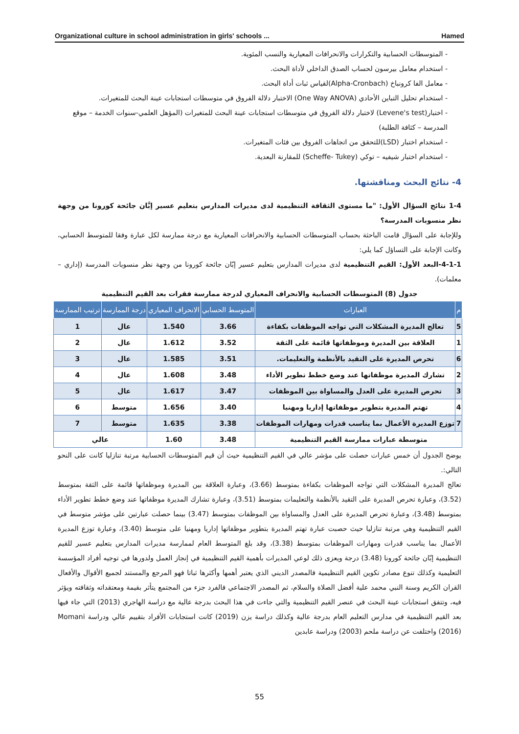Organizational culture in school administration in girls' schools ... Hamed
- المتوسطات الحسابية والتكرارات والانحرافات المعيارية والنسب المئوية.
- استخدام معامل بيرسون لحساب الصدق الداخلي لأداة البحث.
- معامل الفا كرونباخ (Alpha-Cronbach)لقياس ثبات أداة البحث.
- استخدام تحليل التباين الأحادي (One Way ANOVA) الاختبار دلالة الفروق في متوسطات استجابات عينة البحث للمتغيرات.
- اختبار(Levene's test) لاختبار دلالة الفروق في متوسطات استجابات عينة البحث للمتغيرات (المؤهل العلمي-سنوات الخدمة – موقع المدرسة – كثافة الطلبة)
- استخدام اختبار (LSD)للتحقق من اتجاهات الفروق بين فئات المتغيرات.
- استخدام اختبار شيفيه – توكي (Scheffe- Tukey) للمقارنة البعدية.
4- نتائج البحث ومناقشتها.
1-4 نتائج السؤال الأول: "ما مستوى الثقافة التنظيمية لدى مديرات المدارس بتعليم عسير إبَّان جائحة كورونا من وجهة نظر منسوبات المدرسة؟
وللإجابة على السؤال قامت الباحثة بحساب المتوسطات الحسابية والانحرافات المعيارية مع درجة ممارسة لكل عبارة وفقا للمتوسط الحسابي، وكانت الإجابة على التساؤل كما يلي:
4-1-1-البعد الأول: القيم التنظيمية لدى مديرات المدارس بتعليم عسير إبّان جائحة كورونا من وجهة نظر منسوبات المدرسة (إداري – معلمات).
جدول (8) المتوسطات الحسابية والانحراف المعياري لدرجة ممارسة فقرات بعد القيم التنظيمية
| م | العبارات | المتوسط الحسابي | الانحراف المعياري | درجة الممارسة | ترتيب الممارسة |
| --- | --- | --- | --- | --- | --- |
| 5 | تعالج المديرة المشكلات التي تواجه الموظفات بكفاءة | 3.66 | 1.540 | عال | 1 |
| 1 | العلاقة بين المديرة وموظفاتها قائمة على الثقة | 3.52 | 1.612 | عال | 2 |
| 6 | تحرص المديرة على التقيد بالأنظمة والتعليمات. | 3.51 | 1.585 | عال | 3 |
| 2 | تشارك المديرة موظفاتها عند وضع خطط تطوير الأداء | 3.48 | 1.608 | عال | 4 |
| 3 | تحرص المديرة على العدل والمساواة بين الموظفات | 3.47 | 1.617 | عال | 5 |
| 4 | تهتم المديرة بتطوير موظفاتها إداريا ومهنيا | 3.40 | 1.656 | متوسط | 6 |
| 7 | توزع المديرة الأعمال بما يناسب قدرات ومهارات الموظفات | 3.38 | 1.635 | متوسط | 7 |
| متوسطة عبارات ممارسة القيم التنظيمية | | 3.48 | 1.60 | عالي | |
يوضح الجدول أن خمس عبارات حصلت على مؤشر عالي في القيم التنظيمية حيث أن قيم المتوسطات الحسابية مرتبة تنازليا كانت على النحو التالي:.
تعالج المديرة المشكلات التي تواجه الموظفات بكفاءة بمتوسط (3.66)، وعبارة العلاقة بين المديرة وموظفاتها قائمة على الثقة بمتوسط (3.52)، وعبارة تحرص المديرة على التقيد بالأنظمة والتعليمات بمتوسط (3.51)، وعبارة تشارك المديرة موظفاتها عند وضع خطط تطوير الأداء بمتوسط (3.48)، وعبارة تحرص المديرة على العدل والمساواة بين الموظفات بمتوسط (3.47) بينما حصلت عبارتين على مؤشر متوسط في القيم التنظيمية وهي مرتبة تنازليا حيث حصبت عبارة تهتم المديرة بتطوير موظفاتها إداريا ومهنيا على متوسط (3.40)، وعبارة توزع المديرة الأعمال بما يناسب قدرات ومهارات الموظفات بمتوسط (3.38)، وقد بلغ المتوسط العام لممارسة مديرات المدارس بتعليم عسير للقيم التنظيمية إبّان جائحة كورونا (3.48) درجة ويعزى ذلك لوعي المديرات بأهمية القيم التنظيمية في إنجاز العمل ولدورها في توجيه أفراد المؤسسة التعليمية وكذلك تنوع مصادر تكوين القيم التنظيمية فالمصدر الديني الذي يعتبر أهمها وأكثرها ثباتا فهو المرجع والمستند لجميع الأقوال والأفعال القران الكريم وسنة النبي محمد علية أفضل الصلاة والسلام، ثم المصدر الاجتماعي فالفرد جزء من المجتمع يتأثر بقيمة ومعتقداته وثقافته ويؤثر فيه، وتتفق استجابات عينة البحث في عنصر القيم التنظيمية والتي جاءت في هذا البحث بدرجة عالية مع دراسة الهاجري (2013) التي جاء فيها بعد القيم التنظيمية في مدارس التعليم العام بدرجة عالية وكذلك دراسة يزن (2019) كانت استجابات الأفراد بتقييم عالي ودراسة Momani (2016) واختلفت عن دراسة ملحم (2003) ودراسة عابدين
55